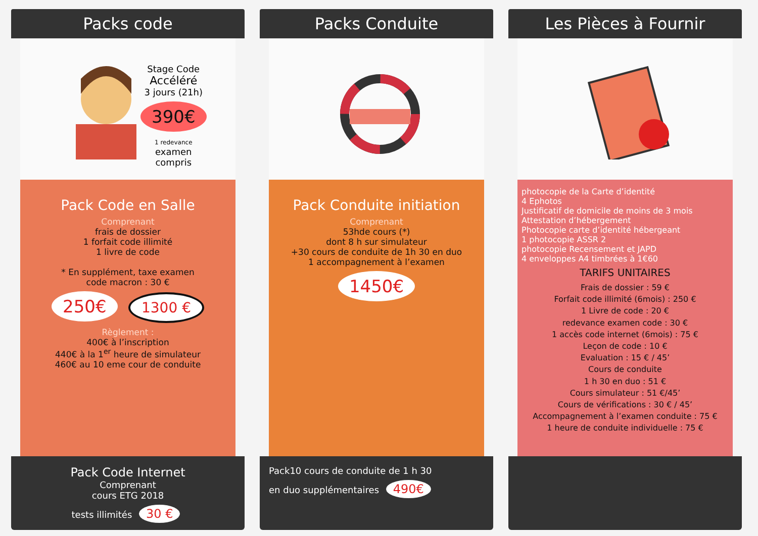Packs code
Stage Code
Accéléré
3 jours (21h)
390€
1 redevance
examen
compris
Pack Code en Salle
Comprenant
frais de dossier
1 forfait code illimité
1 livre de code
* En supplément, taxe examen
code macron : 30 €
250€
1300 €
Règlement :
400€ à l’inscription
440€ à la 1<sup>er</sup> heure de simulateur
460€ au 10 eme cour de conduite
Pack Code Internet
Comprenant
cours ETG 2018
tests illimités 30 €
Packs Conduite
Pack Conduite initiation
Comprenant
53hde cours (*)
dont 8 h sur simulateur
+30 cours de conduite de 1h 30 en duo
1 accompagnement à l’examen
1450€
Pack10 cours de conduite de 1 h 30
en duo supplémentaires 490€
Les Pièces à Fournir
photocopie de la Carte d’identité
4 Ephotos
Justificatif de domicile de moins de 3 mois
Attestation d’hébergement
Photocopie carte d’identité hébergeant
1 photocopie ASSR 2
photocopie Recensement et JAPD
4 enveloppes A4 timbrées à 1€60
TARIFS UNITAIRES
Frais de dossier : 59 €
Forfait code illimité (6mois) : 250 €
1 Livre de code : 20 €
redevance examen code : 30 €
1 accès code internet (6mois) : 75 €
Leçon de code : 10 €
Evaluation : 15 € / 45’
Cours de conduite
1 h 30 en duo : 51 €
Cours simulateur : 51 €/45’
Cours de vérifications : 30 € / 45’
Accompagnement à l’examen conduite : 75 €
1 heure de conduite individuelle : 75 €